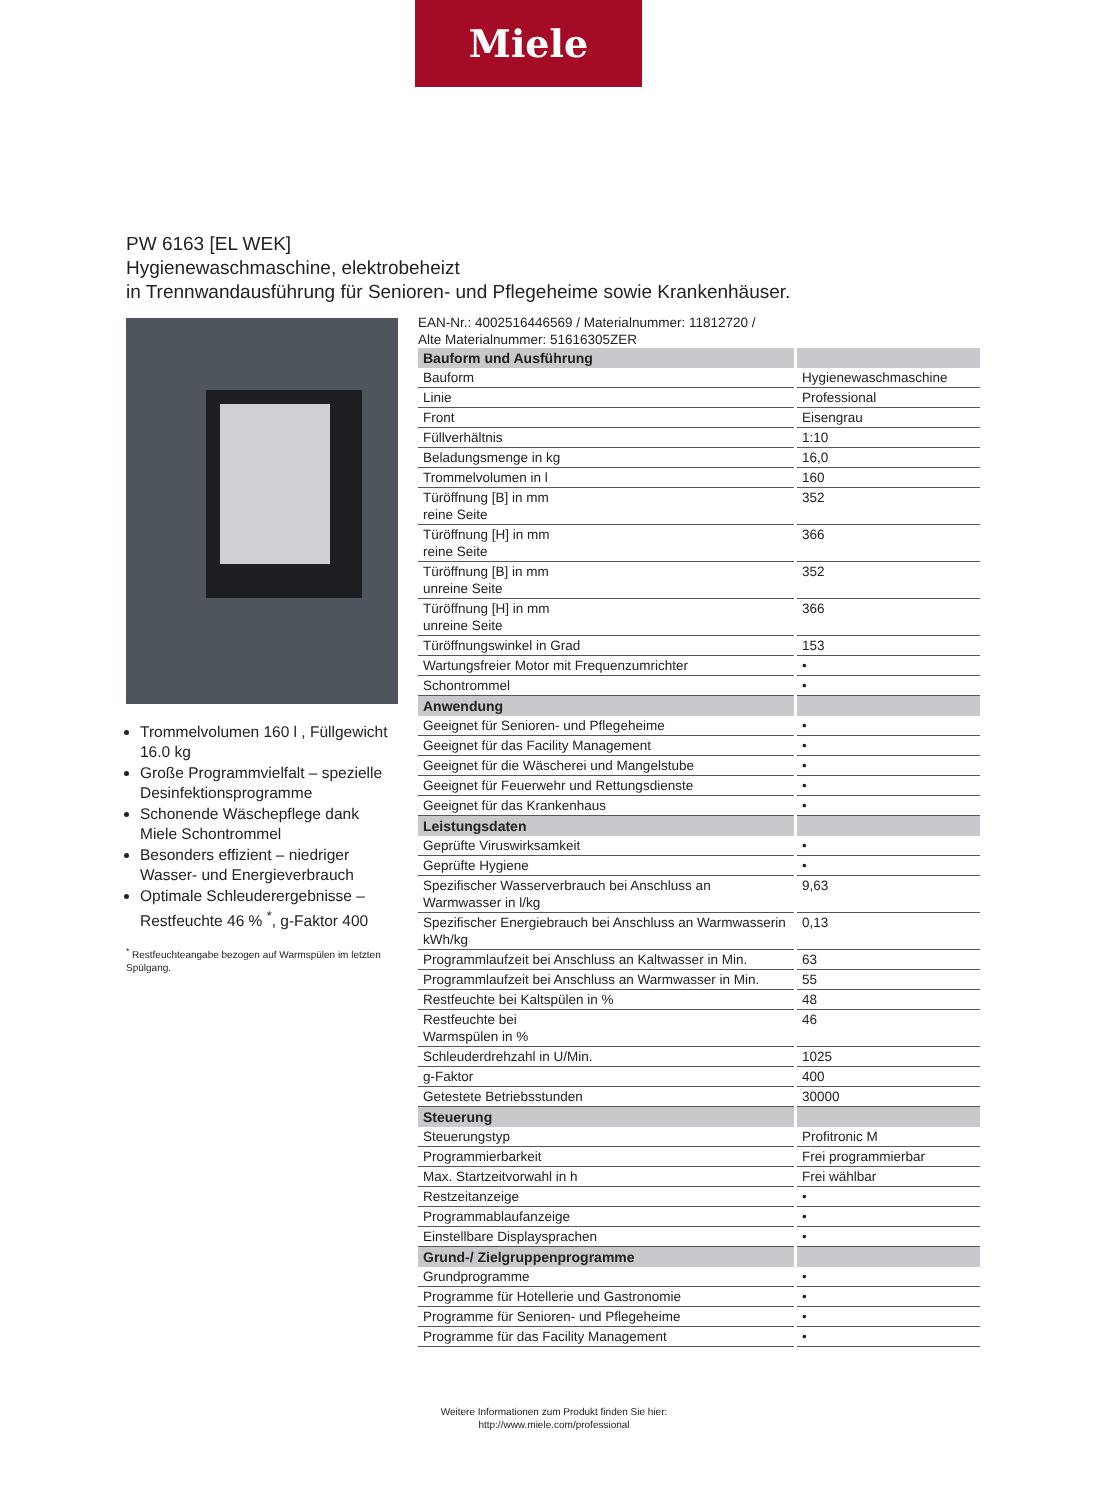Miele
PW 6163 [EL WEK]
Hygienewaschmaschine, elektrobeheizt
in Trennwandausführung für Senioren- und Pflegeheime sowie Krankenhäuser.
Trommelvolumen 160 l , Füllgewicht 16.0 kg
Große Programmvielfalt – spezielle Desinfektionsprogramme
Schonende Wäschepflege dank Miele Schontrommel
Besonders effizient – niedriger Wasser- und Energieverbrauch
Optimale Schleuderergebnisse – Restfeuchte 46 % <sup>*</sup>, g-Faktor 400
<sup>*</sup> Restfeuchteangabe bezogen auf Warmspülen im letzten Spülgang.
EAN-Nr.: 4002516446569 / Materialnummer: 11812720 /
Alte Materialnummer: 51616305ZER
| Bauform und Ausführung | |
| --- | --- |
| Bauform | Hygienewaschmaschine |
| Linie | Professional |
| Front | Eisengrau |
| Füllverhältnis | 1:10 |
| Beladungsmenge in kg | 16,0 |
| Trommelvolumen in l | 160 |
| Türöffnung [B] in mm reine Seite | 352 |
| Türöffnung [H] in mm reine Seite | 366 |
| Türöffnung [B] in mm unreine Seite | 352 |
| Türöffnung [H] in mm unreine Seite | 366 |
| Türöffnungswinkel in Grad | 153 |
| Wartungsfreier Motor mit Frequenzumrichter | • |
| Schontrommel | • |
| Anwendung | |
| Geeignet für Senioren- und Pflegeheime | • |
| Geeignet für das Facility Management | • |
| Geeignet für die Wäscherei und Mangelstube | • |
| Geeignet für Feuerwehr und Rettungsdienste | • |
| Geeignet für das Krankenhaus | • |
| Leistungsdaten | |
| Geprüfte Viruswirksamkeit | • |
| Geprüfte Hygiene | • |
| Spezifischer Wasserverbrauch bei Anschluss an Warmwasser in l/kg | 9,63 |
| Spezifischer Energiebrauch bei Anschluss an Warmwasserin kWh/kg | 0,13 |
| Programmlaufzeit bei Anschluss an Kaltwasser in Min. | 63 |
| Programmlaufzeit bei Anschluss an Warmwasser in Min. | 55 |
| Restfeuchte bei Kaltspülen in % | 48 |
| Restfeuchte bei Warmspülen in % | 46 |
| Schleuderdrehzahl in U/Min. | 1025 |
| g-Faktor | 400 |
| Getestete Betriebsstunden | 30000 |
| Steuerung | |
| Steuerungstyp | Profitronic M |
| Programmierbarkeit | Frei programmierbar |
| Max. Startzeitvorwahl in h | Frei wählbar |
| Restzeitanzeige | • |
| Programmablaufanzeige | • |
| Einstellbare Displaysprachen | • |
| Grund-/ Zielgruppenprogramme | |
| Grundprogramme | • |
| Programme für Hotellerie und Gastronomie | • |
| Programme für Senioren- und Pflegeheime | • |
| Programme für das Facility Management | • |
Weitere Informationen zum Produkt finden Sie hier:
http://www.miele.com/professional